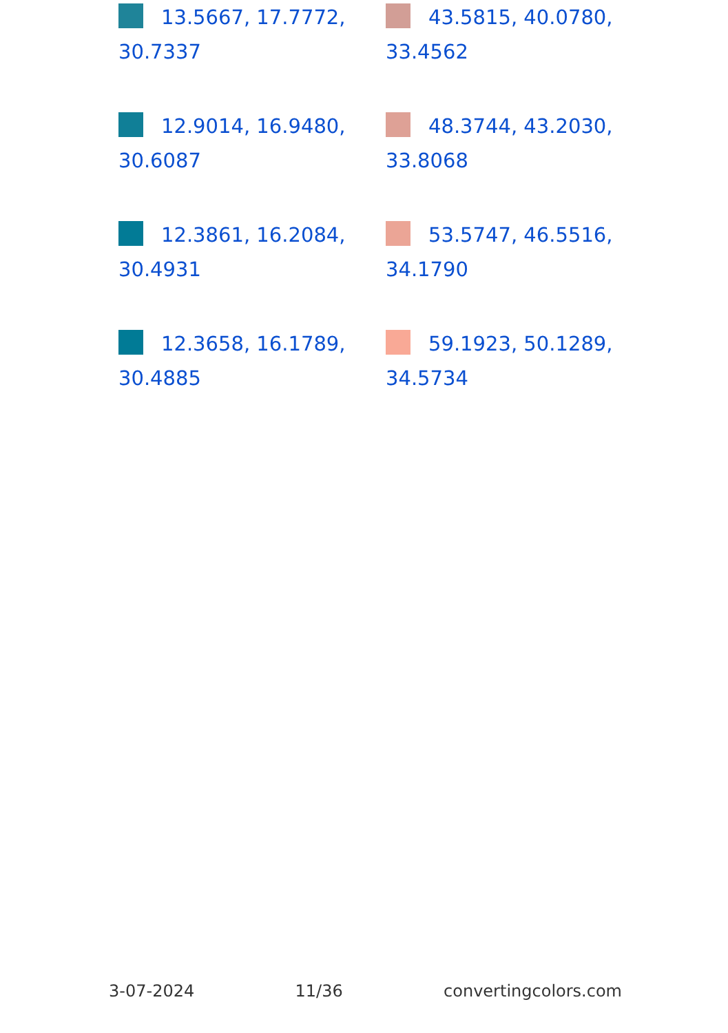13.5667, 17.7772, 30.7337
43.5815, 40.0780, 33.4562
12.9014, 16.9480, 30.6087
48.3744, 43.2030, 33.8068
12.3861, 16.2084, 30.4931
53.5747, 46.5516, 34.1790
12.3658, 16.1789, 30.4885
59.1923, 50.1289, 34.5734
3-07-2024 11/36 convertingcolors.com